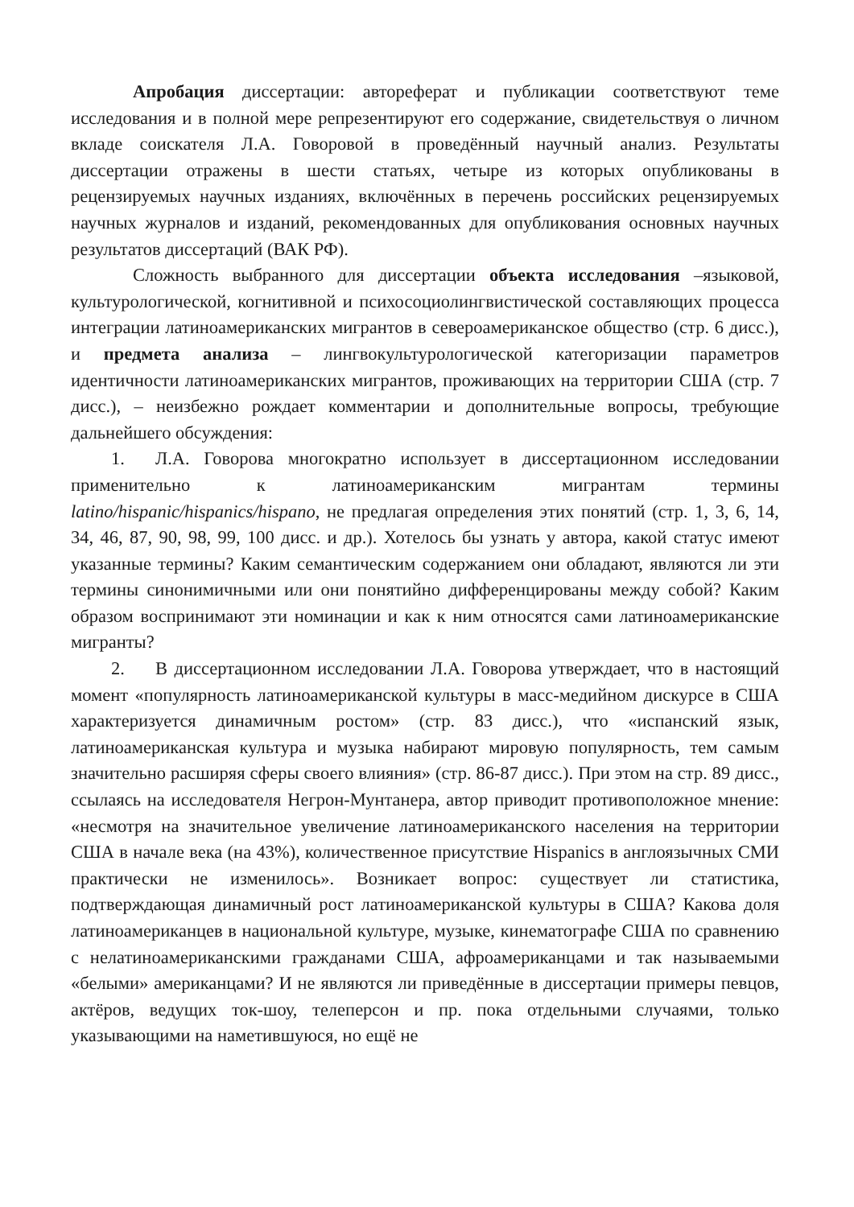Апробация диссертации: автореферат и публикации соответствуют теме исследования и в полной мере репрезентируют его содержание, свидетельствуя о личном вкладе соискателя Л.А. Говоровой в проведённый научный анализ. Результаты диссертации отражены в шести статьях, четыре из которых опубликованы в рецензируемых научных изданиях, включённых в перечень российских рецензируемых научных журналов и изданий, рекомендованных для опубликования основных научных результатов диссертаций (ВАК РФ).
Сложность выбранного для диссертации объекта исследования –языковой, культурологической, когнитивной и психосоциолингвистической составляющих процесса интеграции латиноамериканских мигрантов в североамериканское общество (стр. 6 дисс.), и предмета анализа – лингвокультурологической категоризации параметров идентичности латиноамериканских мигрантов, проживающих на территории США (стр. 7 дисс.), – неизбежно рождает комментарии и дополнительные вопросы, требующие дальнейшего обсуждения:
1. Л.А. Говорова многократно использует в диссертационном исследовании применительно к латиноамериканским мигрантам термины latino/hispanic/hispanics/hispano, не предлагая определения этих понятий (стр. 1, 3, 6, 14, 34, 46, 87, 90, 98, 99, 100 дисс. и др.). Хотелось бы узнать у автора, какой статус имеют указанные термины? Каким семантическим содержанием они обладают, являются ли эти термины синонимичными или они понятийно дифференцированы между собой? Каким образом воспринимают эти номинации и как к ним относятся сами латиноамериканские мигранты?
2. В диссертационном исследовании Л.А. Говорова утверждает, что в настоящий момент «популярность латиноамериканской культуры в масс-медийном дискурсе в США характеризуется динамичным ростом» (стр. 83 дисс.), что «испанский язык, латиноамериканская культура и музыка набирают мировую популярность, тем самым значительно расширяя сферы своего влияния» (стр. 86-87 дисс.). При этом на стр. 89 дисс., ссылаясь на исследователя Негрон-Мунтанера, автор приводит противоположное мнение: «несмотря на значительное увеличение латиноамериканского населения на территории США в начале века (на 43%), количественное присутствие Hispanics в англоязычных СМИ практически не изменилось». Возникает вопрос: существует ли статистика, подтверждающая динамичный рост латиноамериканской культуры в США? Какова доля латиноамериканцев в национальной культуре, музыке, кинематографе США по сравнению с нелатиноамериканскими гражданами США, афроамериканцами и так называемыми «белыми» американцами? И не являются ли приведённые в диссертации примеры певцов, актёров, ведущих ток-шоу, телеперсон и пр. пока отдельными случаями, только указывающими на наметившуюся, но ещё не